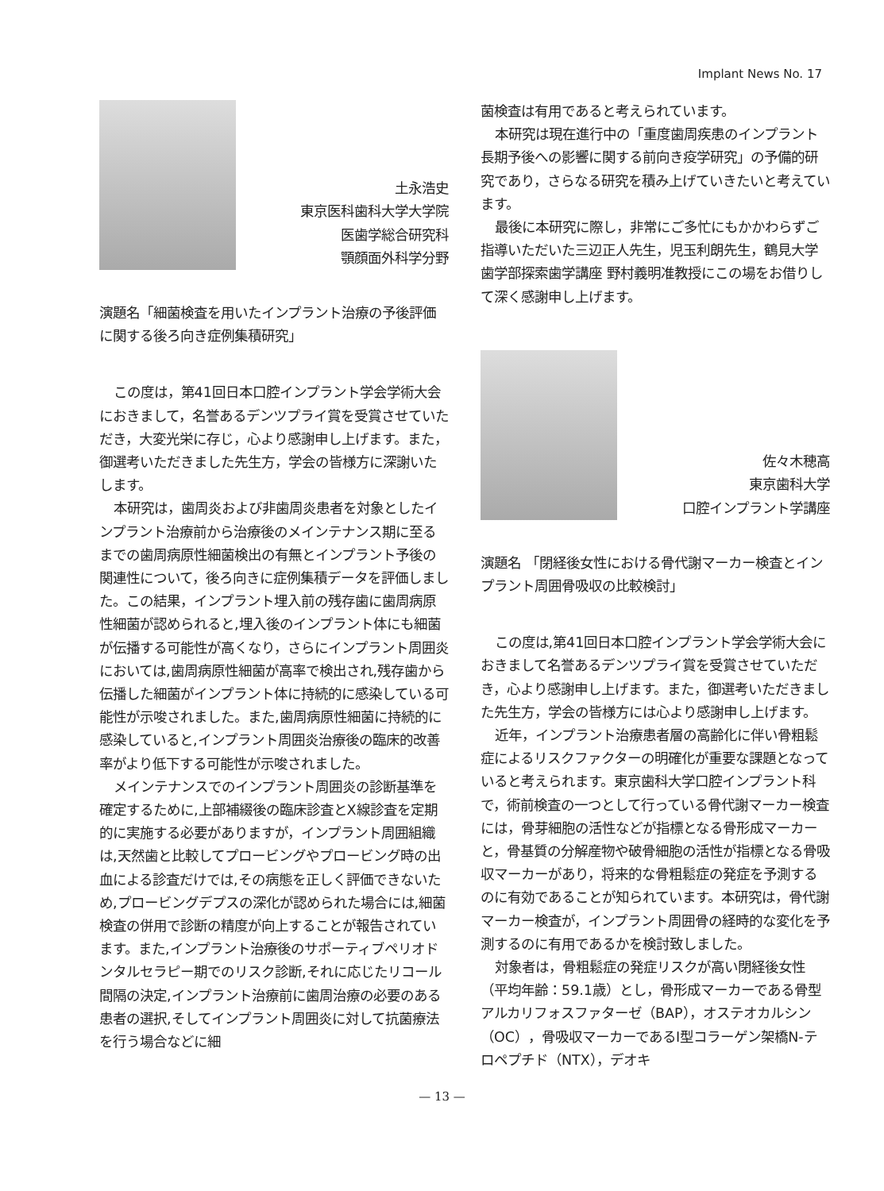Implant News No. 17
土永浩史
東京医科歯科大学大学院
医歯学総合研究科
顎顔面外科学分野
演題名「細菌検査を用いたインプラント治療の予後評価に関する後ろ向き症例集積研究」
この度は，第41回日本口腔インプラント学会学術大会におきまして，名誉あるデンツプライ賞を受賞させていただき，大変光栄に存じ，心より感謝申し上げます。また，御選考いただきました先生方，学会の皆様方に深謝いたします。
本研究は，歯周炎および非歯周炎患者を対象としたインプラント治療前から治療後のメインテナンス期に至るまでの歯周病原性細菌検出の有無とインプラント予後の関連性について，後ろ向きに症例集積データを評価しました。この結果，インプラント埋入前の残存歯に歯周病原性細菌が認められると,埋入後のインプラント体にも細菌が伝播する可能性が高くなり，さらにインプラント周囲炎においては,歯周病原性細菌が高率で検出され,残存歯から伝播した細菌がインプラント体に持続的に感染している可能性が示唆されました。また,歯周病原性細菌に持続的に感染していると,インプラント周囲炎治療後の臨床的改善率がより低下する可能性が示唆されました。
メインテナンスでのインプラント周囲炎の診断基準を確定するために,上部補綴後の臨床診査とX線診査を定期的に実施する必要がありますが，インプラント周囲組織は,天然歯と比較してプロービングやプロービング時の出血による診査だけでは,その病態を正しく評価できないため,プロービングデプスの深化が認められた場合には,細菌検査の併用で診断の精度が向上することが報告されています。また,インプラント治療後のサポーティブペリオドンタルセラピー期でのリスク診断,それに応じたリコール間隔の決定,インプラント治療前に歯周治療の必要のある患者の選択,そしてインプラント周囲炎に対して抗菌療法を行う場合などに細
菌検査は有用であると考えられています。
本研究は現在進行中の「重度歯周疾患のインプラント長期予後への影響に関する前向き疫学研究」の予備的研究であり，さらなる研究を積み上げていきたいと考えています。
最後に本研究に際し，非常にご多忙にもかかわらずご指導いただいた三辺正人先生，児玉利朗先生，鶴見大学歯学部探索歯学講座 野村義明准教授にこの場をお借りして深く感謝申し上げます。
佐々木穂高
東京歯科大学
口腔インプラント学講座
演題名 「閉経後女性における骨代謝マーカー検査とインプラント周囲骨吸収の比較検討」
この度は,第41回日本口腔インプラント学会学術大会におきまして名誉あるデンツプライ賞を受賞させていただき，心より感謝申し上げます。また，御選考いただきました先生方，学会の皆様方には心より感謝申し上げます。
近年，インプラント治療患者層の高齢化に伴い骨粗鬆症によるリスクファクターの明確化が重要な課題となっていると考えられます。東京歯科大学口腔インプラント科で，術前検査の一つとして行っている骨代謝マーカー検査には，骨芽細胞の活性などが指標となる骨形成マーカーと，骨基質の分解産物や破骨細胞の活性が指標となる骨吸収マーカーがあり，将来的な骨粗鬆症の発症を予測するのに有効であることが知られています。本研究は，骨代謝マーカー検査が，インプラント周囲骨の経時的な変化を予測するのに有用であるかを検討致しました。
対象者は，骨粗鬆症の発症リスクが高い閉経後女性（平均年齢：59.1歳）とし，骨形成マーカーである骨型アルカリフォスファターゼ（BAP），オステオカルシン（OC），骨吸収マーカーであるⅠ型コラーゲン架橋N-テロペプチド（NTX），デオキ
— 13 —